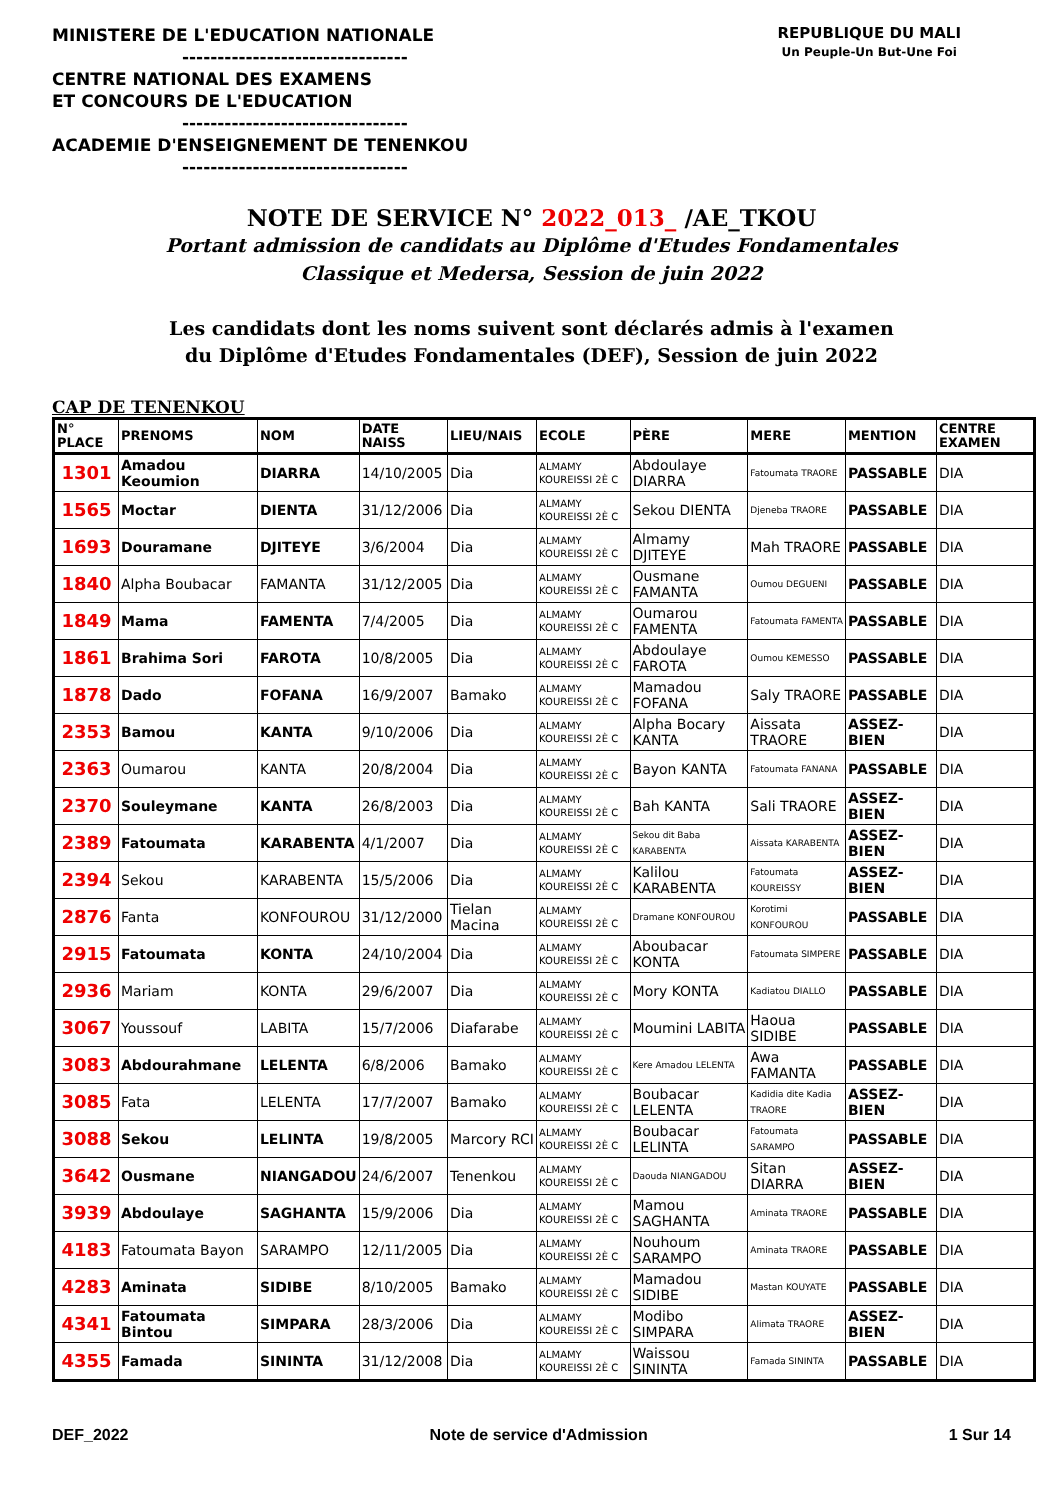MINISTERE DE L'EDUCATION NATIONALE
--------------------------------
CENTRE NATIONAL DES EXAMENS
ET CONCOURS DE L'EDUCATION
--------------------------------
ACADEMIE D'ENSEIGNEMENT DE TENENKOU
--------------------------------
REPUBLIQUE DU MALI
Un Peuple-Un But-Une Foi
NOTE DE SERVICE N° 2022_013_ /AE_TKOU
Portant admission de candidats au Diplôme d'Etudes Fondamentales
Classique et Medersa, Session de juin 2022
Les candidats dont les noms suivent sont déclarés admis à l'examen
du Diplôme d'Etudes Fondamentales (DEF), Session de juin 2022
CAP DE TENENKOU
| N° PLACE | PRENOMS | NOM | DATE NAISS | LIEU/NAIS | ECOLE | PÈRE | MERE | MENTION | CENTRE EXAMEN |
| --- | --- | --- | --- | --- | --- | --- | --- | --- | --- |
| 1301 | Amadou Keoumion | DIARRA | 14/10/2005 | Dia | ALMAMY KOUREISSI 2È C | Abdoulaye DIARRA | Fatoumata TRAORE | PASSABLE | DIA |
| 1565 | Moctar | DIENTA | 31/12/2006 | Dia | ALMAMY KOUREISSI 2È C | Sekou DIENTA | Djeneba TRAORE | PASSABLE | DIA |
| 1693 | Douramane | DJITEYE | 3/6/2004 | Dia | ALMAMY KOUREISSI 2È C | Almamy DJITEYE | Mah TRAORE | PASSABLE | DIA |
| 1840 | Alpha Boubacar | FAMANTA | 31/12/2005 | Dia | ALMAMY KOUREISSI 2È C | Ousmane FAMANTA | Oumou DEGUENI | PASSABLE | DIA |
| 1849 | Mama | FAMENTA | 7/4/2005 | Dia | ALMAMY KOUREISSI 2È C | Oumarou FAMENTA | Fatoumata FAMENTA | PASSABLE | DIA |
| 1861 | Brahima Sori | FAROTA | 10/8/2005 | Dia | ALMAMY KOUREISSI 2È C | Abdoulaye FAROTA | Oumou KEMESSO | PASSABLE | DIA |
| 1878 | Dado | FOFANA | 16/9/2007 | Bamako | ALMAMY KOUREISSI 2È C | Mamadou FOFANA | Saly TRAORE | PASSABLE | DIA |
| 2353 | Bamou | KANTA | 9/10/2006 | Dia | ALMAMY KOUREISSI 2È C | Alpha Bocary KANTA | Aissata TRAORE | ASSEZ-BIEN | DIA |
| 2363 | Oumarou | KANTA | 20/8/2004 | Dia | ALMAMY KOUREISSI 2È C | Bayon KANTA | Fatoumata FANANA | PASSABLE | DIA |
| 2370 | Souleymane | KANTA | 26/8/2003 | Dia | ALMAMY KOUREISSI 2È C | Bah KANTA | Sali TRAORE | ASSEZ-BIEN | DIA |
| 2389 | Fatoumata | KARABENTA | 4/1/2007 | Dia | ALMAMY KOUREISSI 2È C | Sekou dit Baba KARABENTA | Aissata KARABENTA | ASSEZ-BIEN | DIA |
| 2394 | Sekou | KARABENTA | 15/5/2006 | Dia | ALMAMY KOUREISSI 2È C | Kalilou KARABENTA | Fatoumata KOUREISSY | ASSEZ-BIEN | DIA |
| 2876 | Fanta | KONFOUROU | 31/12/2000 | Tielan Macina | ALMAMY KOUREISSI 2È C | Dramane KONFOUROU | Korotimi KONFOUROU | PASSABLE | DIA |
| 2915 | Fatoumata | KONTA | 24/10/2004 | Dia | ALMAMY KOUREISSI 2È C | Aboubacar KONTA | Fatoumata SIMPERE | PASSABLE | DIA |
| 2936 | Mariam | KONTA | 29/6/2007 | Dia | ALMAMY KOUREISSI 2È C | Mory KONTA | Kadiatou DIALLO | PASSABLE | DIA |
| 3067 | Youssouf | LABITA | 15/7/2006 | Diafarabe | ALMAMY KOUREISSI 2È C | Moumini LABITA | Haoua SIDIBE | PASSABLE | DIA |
| 3083 | Abdourahmane | LELENTA | 6/8/2006 | Bamako | ALMAMY KOUREISSI 2È C | Kere Amadou LELENTA | Awa FAMANTA | PASSABLE | DIA |
| 3085 | Fata | LELENTA | 17/7/2007 | Bamako | ALMAMY KOUREISSI 2È C | Boubacar LELENTA | Kadidia dite Kadia TRAORE | ASSEZ-BIEN | DIA |
| 3088 | Sekou | LELINTA | 19/8/2005 | Marcory RCI | ALMAMY KOUREISSI 2È C | Boubacar LELINTA | Fatoumata SARAMPO | PASSABLE | DIA |
| 3642 | Ousmane | NIANGADOU | 24/6/2007 | Tenenkou | ALMAMY KOUREISSI 2È C | Daouda NIANGADOU | Sitan DIARRA | ASSEZ-BIEN | DIA |
| 3939 | Abdoulaye | SAGHANTA | 15/9/2006 | Dia | ALMAMY KOUREISSI 2È C | Mamou SAGHANTA | Aminata TRAORE | PASSABLE | DIA |
| 4183 | Fatoumata Bayon | SARAMPO | 12/11/2005 | Dia | ALMAMY KOUREISSI 2È C | Nouhoum SARAMPO | Aminata TRAORE | PASSABLE | DIA |
| 4283 | Aminata | SIDIBE | 8/10/2005 | Bamako | ALMAMY KOUREISSI 2È C | Mamadou SIDIBE | Mastan KOUYATE | PASSABLE | DIA |
| 4341 | Fatoumata Bintou | SIMPARA | 28/3/2006 | Dia | ALMAMY KOUREISSI 2È C | Modibo SIMPARA | Alimata TRAORE | ASSEZ-BIEN | DIA |
| 4355 | Famada | SININTA | 31/12/2008 | Dia | ALMAMY KOUREISSI 2È C | Waissou SININTA | Famada SININTA | PASSABLE | DIA |
DEF_2022 Note de service d'Admission 1 Sur 14